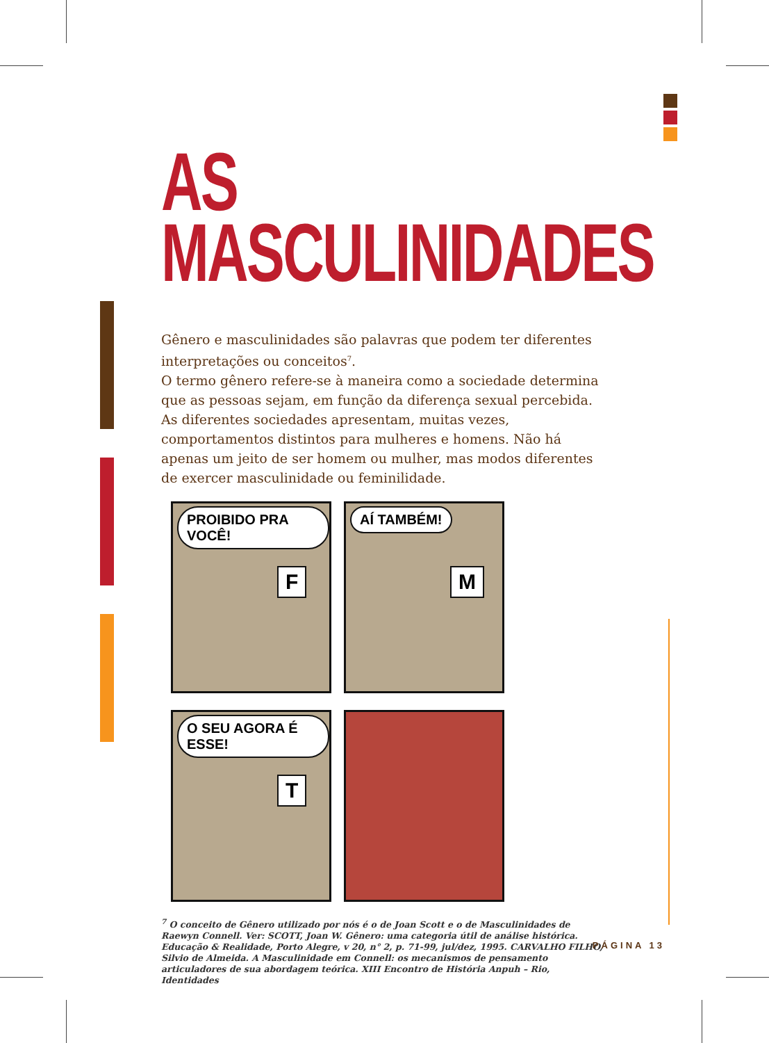AS
MASCULINIDADES
Gênero e masculinidades são palavras que podem ter diferentes interpretações ou conceitos<sup>7</sup>.
O termo gênero refere-se à maneira como a sociedade determina que as pessoas sejam, em função da diferença sexual percebida. As diferentes sociedades apresentam, muitas vezes, comportamentos distintos para mulheres e homens. Não há apenas um jeito de ser homem ou mulher, mas modos diferentes de exercer masculinidade ou feminilidade.
PROIBIDO PRA VOCÊ!
F
AÍ TAMBÉM!
M
O SEU AGORA É ESSE!
T
<sup>7</sup> O conceito de Gênero utilizado por nós é o de Joan Scott e o de Masculinidades de Raewyn Connell. Ver: SCOTT, Joan W. Gênero: uma categoria útil de análise histórica. Educação & Realidade, Porto Alegre, v 20, n° 2, p. 71-99, jul/dez, 1995. CARVALHO FILHO, Silvio de Almeida. A Masculinidade em Connell: os mecanismos de pensamento articuladores de sua abordagem teórica. XIII Encontro de História Anpuh – Rio, Identidades
PÁGINA 13